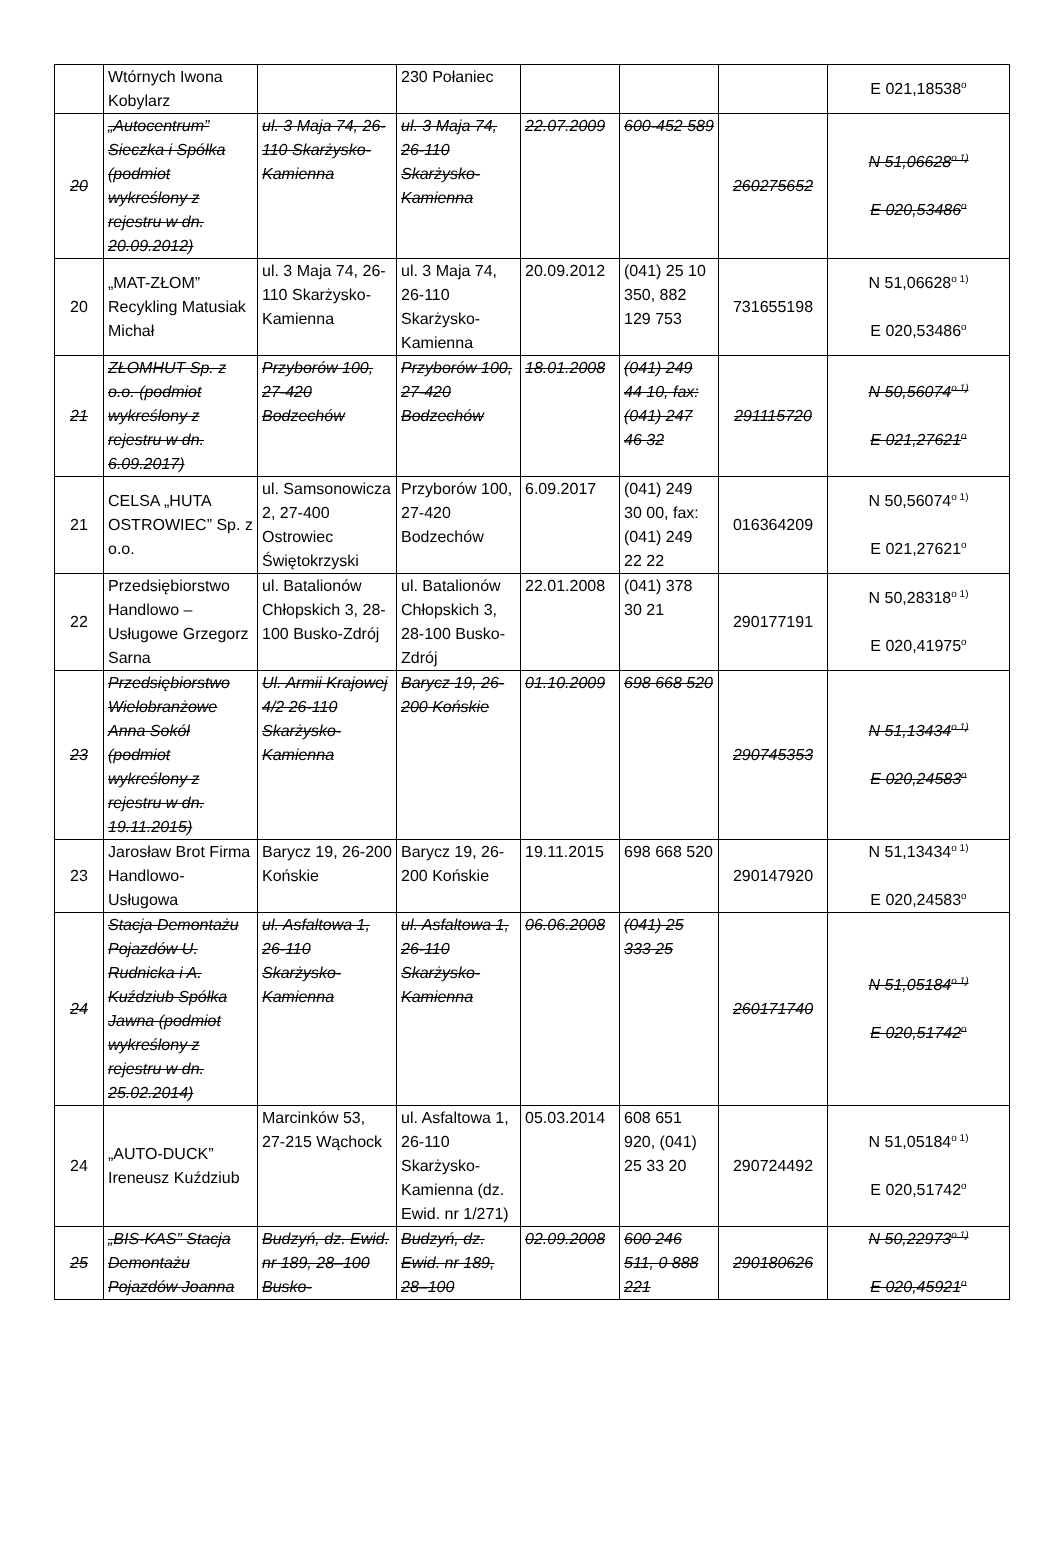| | Wtórnych Iwona Kobylarz | | 230 Połaniec | | | | E 021,18538<sup>o</sup> |
| 20 | „Autocentrum” Sieczka i Spółka (podmiot wykreślony z rejestru w dn. 20.09.2012) | ul. 3 Maja 74, 26-110 Skarżysko-Kamienna | ul. 3 Maja 74, 26-110 Skarżysko-Kamienna | 22.07.2009 | 600-452 589 | 260275652 | N 51,06628<sup>o 1)</sup> E 020,53486<sup>o</sup> |
| 20 | „MAT-ZŁOM” Recykling Matusiak Michał | ul. 3 Maja 74, 26-110 Skarżysko-Kamienna | ul. 3 Maja 74, 26-110 Skarżysko-Kamienna | 20.09.2012 | (041) 25 10 350, 882 129 753 | 731655198 | N 51,06628<sup>o 1)</sup> E 020,53486<sup>o</sup> |
| 21 | ZŁOMHUT Sp. z o.o. (podmiot wykreślony z rejestru w dn. 6.09.2017) | Przyborów 100, 27-420 Bodzechów | Przyborów 100, 27-420 Bodzechów | 18.01.2008 | (041) 249 44 10, fax: (041) 247 46 32 | 291115720 | N 50,56074<sup>o 1)</sup> E 021,27621<sup>o</sup> |
| 21 | CELSA „HUTA OSTROWIEC” Sp. z o.o. | ul. Samsonowicza 2, 27-400 Ostrowiec Świętokrzyski | Przyborów 100, 27-420 Bodzechów | 6.09.2017 | (041) 249 30 00, fax: (041) 249 22 22 | 016364209 | N 50,56074<sup>o 1)</sup> E 021,27621<sup>o</sup> |
| 22 | Przedsiębiorstwo Handlowo – Usługowe Grzegorz Sarna | ul. Batalionów Chłopskich 3, 28-100 Busko-Zdrój | ul. Batalionów Chłopskich 3, 28-100 Busko-Zdrój | 22.01.2008 | (041) 378 30 21 | 290177191 | N 50,28318<sup>o 1)</sup> E 020,41975<sup>o</sup> |
| 23 | Przedsiębiorstwo Wielobranżowe Anna Sokół (podmiot wykreślony z rejestru w dn. 19.11.2015) | Ul. Armii Krajowej 4/2 26-110 Skarżysko-Kamienna | Barycz 19, 26-200 Końskie | 01.10.2009 | 698 668 520 | 290745353 | N 51,13434<sup>o 1)</sup> E 020,24583<sup>o</sup> |
| 23 | Jarosław Brot Firma Handlowo-Usługowa | Barycz 19, 26-200 Końskie | Barycz 19, 26-200 Końskie | 19.11.2015 | 698 668 520 | 290147920 | N 51,13434<sup>o 1)</sup> E 020,24583<sup>o</sup> |
| 24 | Stacja Demontażu Pojazdów U. Rudnicka i A. Kuździub Spółka Jawna (podmiot wykreślony z rejestru w dn. 25.02.2014) | ul. Asfaltowa 1, 26-110 Skarżysko-Kamienna | ul. Asfaltowa 1, 26-110 Skarżysko-Kamienna | 06.06.2008 | (041) 25 333 25 | 260171740 | N 51,05184<sup>o 1)</sup> E 020,51742<sup>o</sup> |
| 24 | „AUTO-DUCK” Ireneusz Kuździub | Marcinków 53, 27-215 Wąchock | ul. Asfaltowa 1, 26-110 Skarżysko-Kamienna (dz. Ewid. nr 1/271) | 05.03.2014 | 608 651 920, (041) 25 33 20 | 290724492 | N 51,05184<sup>o 1)</sup> E 020,51742<sup>o</sup> |
| 25 | „BIS-KAS” Stacja Demontażu Pojazdów Joanna | Budzyń, dz. Ewid. nr 189, 28–100 Busko- | Budzyń, dz. Ewid. nr 189, 28–100 | 02.09.2008 | 600 246 511, 0 888 221 | 290180626 | N 50,22973<sup>o 1)</sup> E 020,45921<sup>o</sup> |